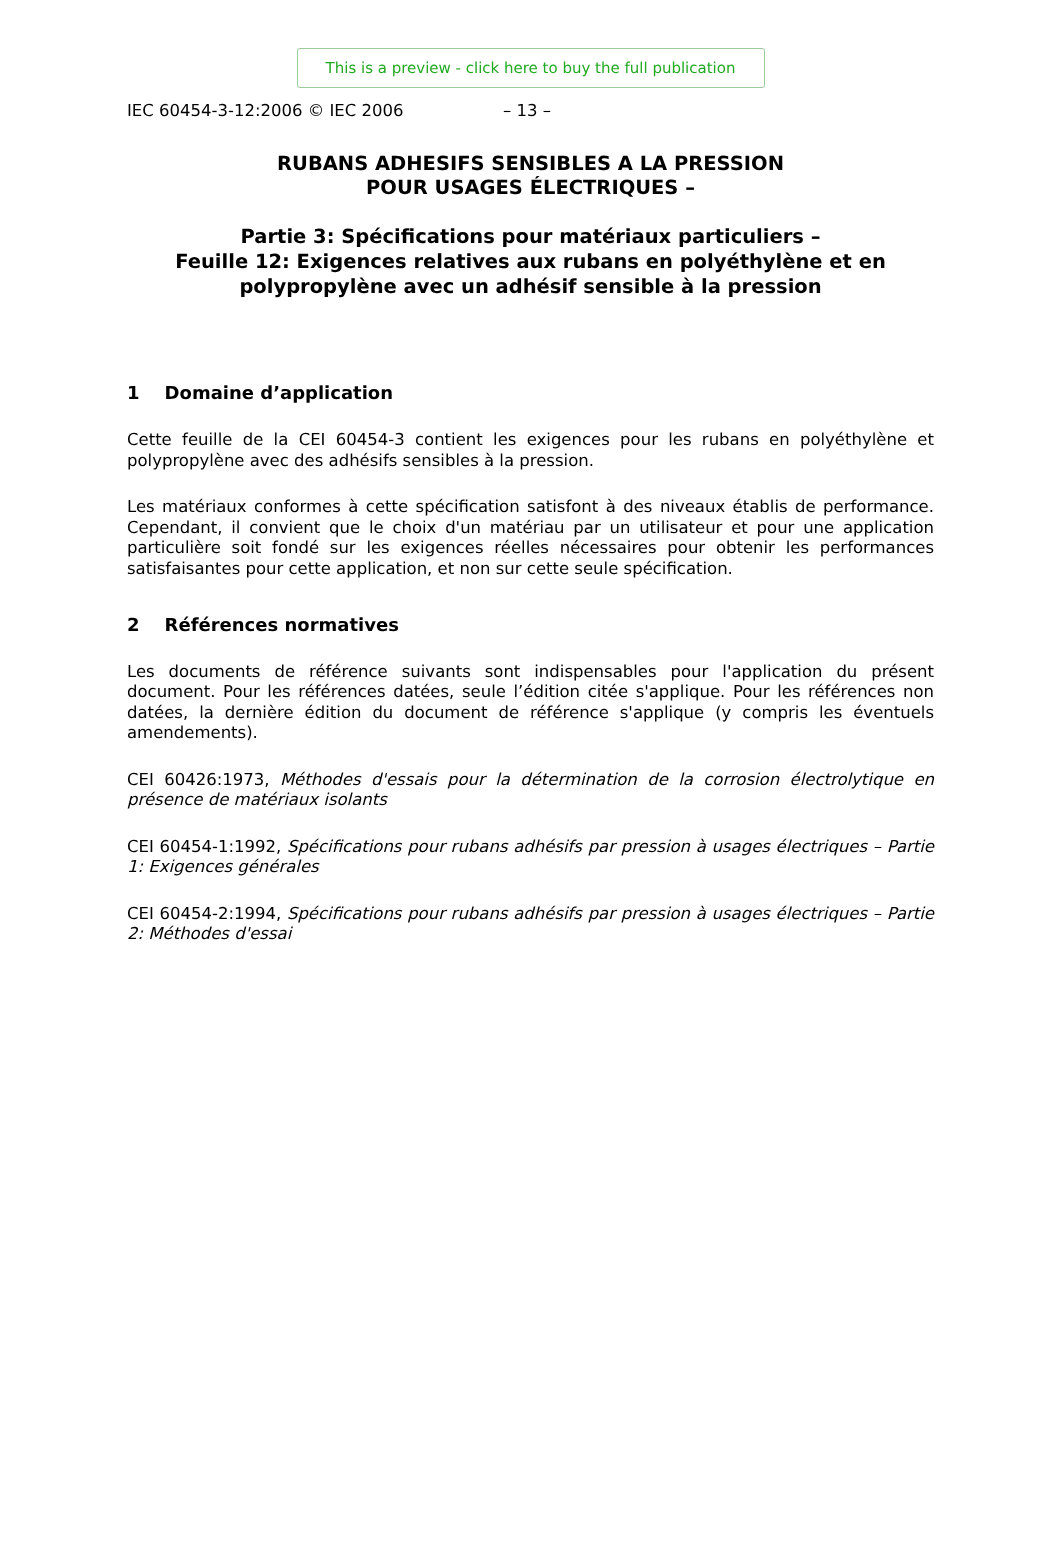This is a preview - click here to buy the full publication
IEC 60454-3-12:2006 © IEC 2006 – 13 –
RUBANS ADHESIFS SENSIBLES A LA PRESSION
POUR USAGES ÉLECTRIQUES –
Partie 3: Spécifications pour matériaux particuliers –
Feuille 12: Exigences relatives aux rubans en polyéthylène et en polypropylène avec un adhésif sensible à la pression
1 Domaine d’application
Cette feuille de la CEI 60454-3 contient les exigences pour les rubans en polyéthylène et polypropylène avec des adhésifs sensibles à la pression.
Les matériaux conformes à cette spécification satisfont à des niveaux établis de performance. Cependant, il convient que le choix d'un matériau par un utilisateur et pour une application particulière soit fondé sur les exigences réelles nécessaires pour obtenir les performances satisfaisantes pour cette application, et non sur cette seule spécification.
2 Références normatives
Les documents de référence suivants sont indispensables pour l'application du présent document. Pour les références datées, seule l’édition citée s'applique. Pour les références non datées, la dernière édition du document de référence s'applique (y compris les éventuels amendements).
CEI 60426:1973, Méthodes d'essais pour la détermination de la corrosion électrolytique en présence de matériaux isolants
CEI 60454-1:1992, Spécifications pour rubans adhésifs par pression à usages électriques – Partie 1: Exigences générales
CEI 60454-2:1994, Spécifications pour rubans adhésifs par pression à usages électriques – Partie 2: Méthodes d'essai